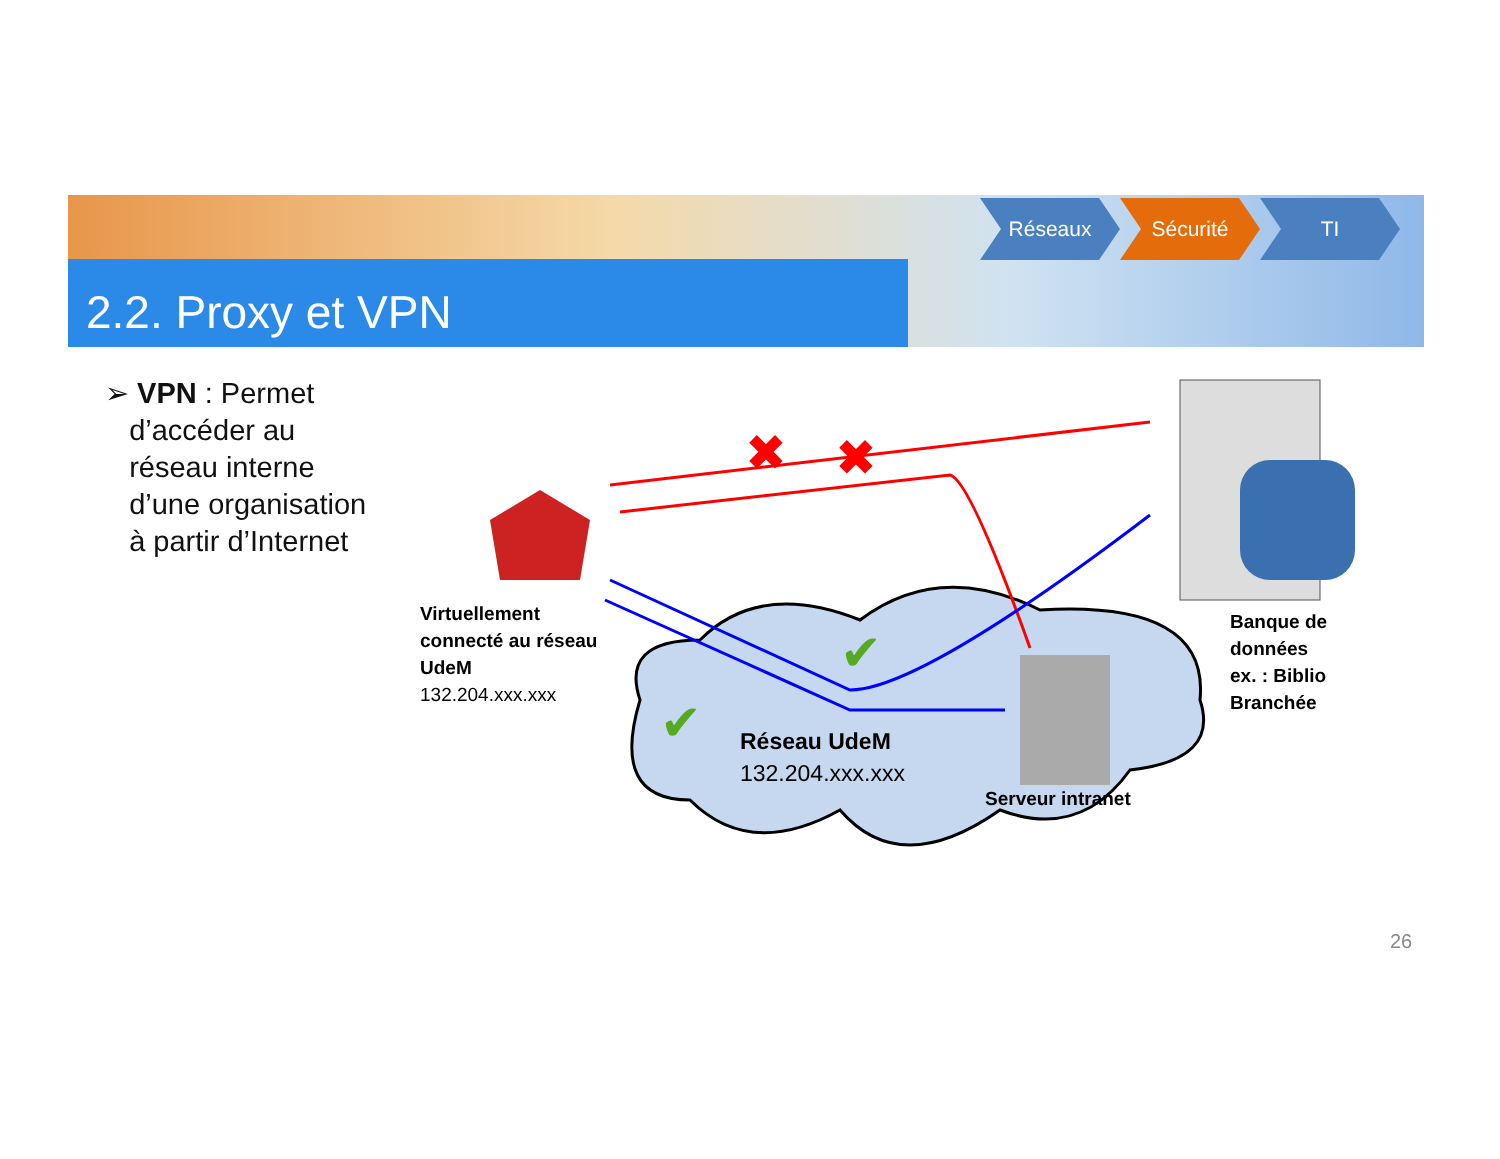2.2. Proxy et VPN
Réseaux Sécurité TI
➢ VPN : Permet
d’accéder au
réseau interne
d’une organisation
à partir d’Internet
✖
✖
✔
✔
Virtuellement
connecté au réseau
UdeM
132.204.xxx.xxx
Réseau UdeM
132.204.xxx.xxx
Serveur intranet
Banque de
données
ex. : Biblio
Branchée
26